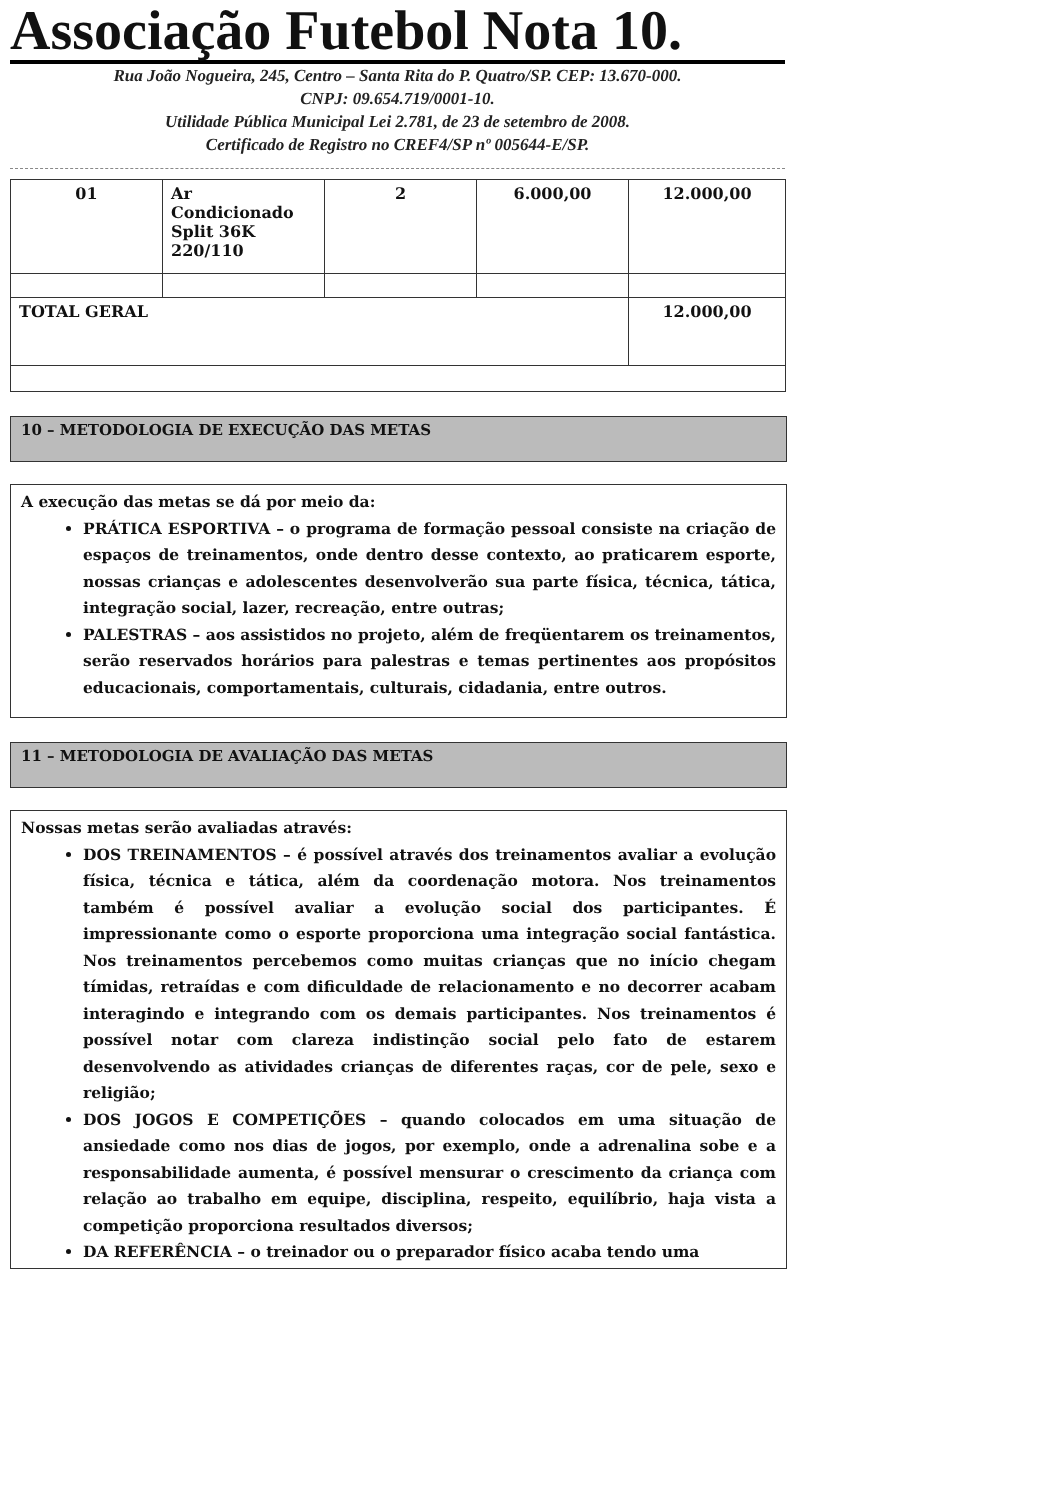Associação Futebol Nota 10.
Rua João Nogueira, 245, Centro – Santa Rita do P. Quatro/SP. CEP: 13.670-000.
CNPJ: 09.654.719/0001-10.
Utilidade Pública Municipal Lei 2.781, de 23 de setembro de 2008.
Certificado de Registro no CREF4/SP nº 005644-E/SP.
| 01 | Ar Condicionado Split 36K 220/110 | 2 | 6.000,00 | 12.000,00 |
| TOTAL GERAL | | | | 12.000,00 |
10 – METODOLOGIA DE EXECUÇÃO DAS METAS
A execução das metas se dá por meio da:
PRÁTICA ESPORTIVA – o programa de formação pessoal consiste na criação de espaços de treinamentos, onde dentro desse contexto, ao praticarem esporte, nossas crianças e adolescentes desenvolverão sua parte física, técnica, tática, integração social, lazer, recreação, entre outras;
PALESTRAS – aos assistidos no projeto, além de freqüentarem os treinamentos, serão reservados horários para palestras e temas pertinentes aos propósitos educacionais, comportamentais, culturais, cidadania, entre outros.
11 – METODOLOGIA DE AVALIAÇÃO DAS METAS
Nossas metas serão avaliadas através:
DOS TREINAMENTOS – é possível através dos treinamentos avaliar a evolução física, técnica e tática, além da coordenação motora. Nos treinamentos também é possível avaliar a evolução social dos participantes. É impressionante como o esporte proporciona uma integração social fantástica. Nos treinamentos percebemos como muitas crianças que no início chegam tímidas, retraídas e com dificuldade de relacionamento e no decorrer acabam interagindo e integrando com os demais participantes. Nos treinamentos é possível notar com clareza indistinção social pelo fato de estarem desenvolvendo as atividades crianças de diferentes raças, cor de pele, sexo e religião;
DOS JOGOS E COMPETIÇÕES – quando colocados em uma situação de ansiedade como nos dias de jogos, por exemplo, onde a adrenalina sobe e a responsabilidade aumenta, é possível mensurar o crescimento da criança com relação ao trabalho em equipe, disciplina, respeito, equilíbrio, haja vista a competição proporciona resultados diversos;
DA REFERÊNCIA – o treinador ou o preparador físico acaba tendo uma